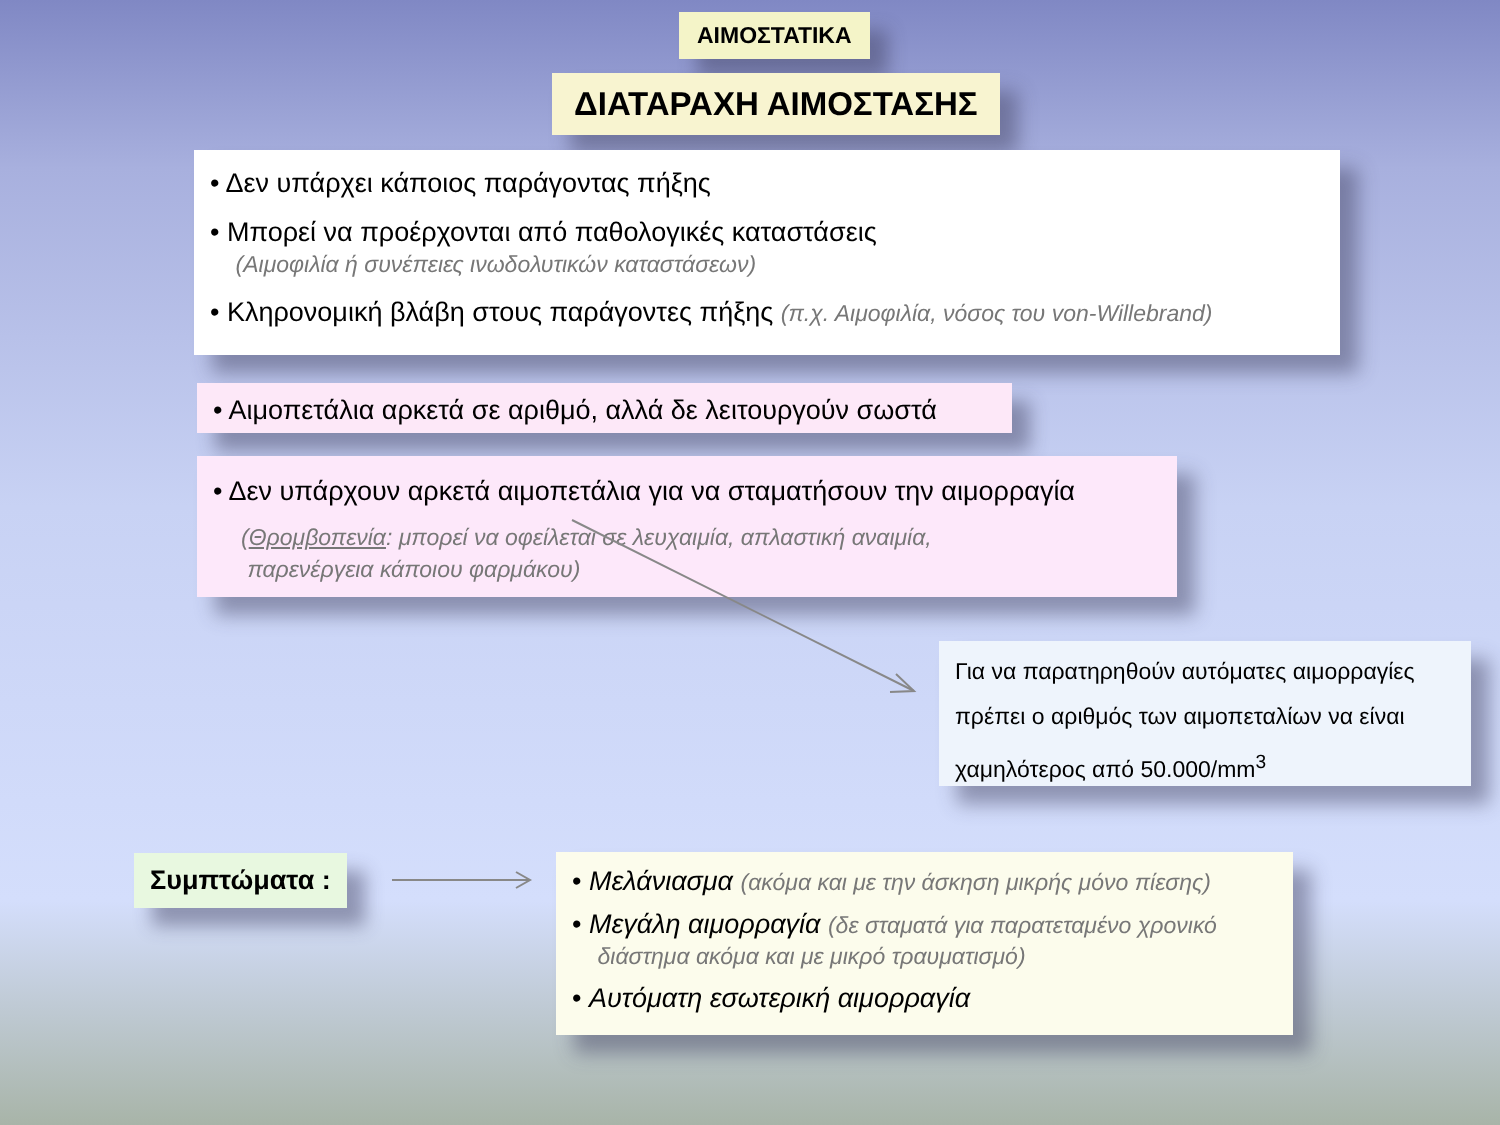ΑΙΜΟΣΤΑΤΙΚΑ
ΔΙΑΤΑΡΑΧΗ ΑΙΜΟΣΤΑΣΗΣ
• Δεν υπάρχει κάποιος παράγοντας πήξης
• Μπορεί να προέρχονται από παθολογικές καταστάσεις
(Αιμοφιλία ή συνέπειες ινωδολυτικών καταστάσεων)
• Κληρονομική βλάβη στους παράγοντες πήξης (π.χ. Αιμοφιλία, νόσος του von-Willebrand)
• Αιμοπετάλια αρκετά σε αριθμό, αλλά δε λειτουργούν σωστά
• Δεν υπάρχουν αρκετά αιμοπετάλια για να σταματήσουν την αιμορραγία
(Θρομβοπενία: μπορεί να οφείλεται σε λευχαιμία, απλαστική αναιμία,
παρενέργεια κάποιου φαρμάκου)
Για να παρατηρηθούν αυτόματες αιμορραγίες πρέπει ο αριθμός των αιμοπεταλίων να είναι χαμηλότερος από 50.000/mm<sup>3</sup>
Συμπτώματα :
• Μελάνιασμα (ακόμα και με την άσκηση μικρής μόνο πίεσης)
• Μεγάλη αιμορραγία (δε σταματά για παρατεταμένο χρονικό
διάστημα ακόμα και με μικρό τραυματισμό)
• Αυτόματη εσωτερική αιμορραγία